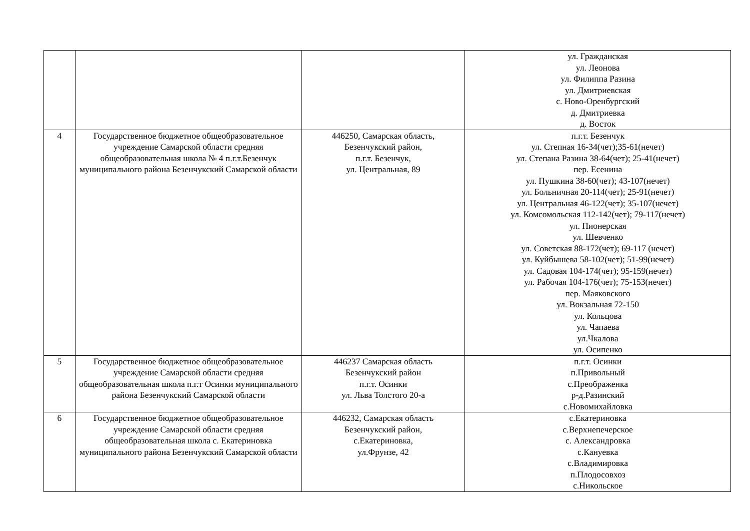| | | | ул. Гражданская ул. Леонова ул. Филиппа Разина ул. Дмитриевская с. Ново-Оренбургский д. Дмитриевка д. Восток |
| 4 | Государственное бюджетное общеобразовательное учреждение Самарской области средняя общеобразовательная школа № 4 п.г.т.Безенчук муниципального района Безенчукский Самарской области | 446250, Самарская область, Безенчукский район, п.г.т. Безенчук, ул. Центральная, 89 | п.г.т. Безенчук ул. Степная 16-34(чет);35-61(нечет) ул. Степана Разина 38-64(чет); 25-41(нечет) пер. Есенина ул. Пушкина 38-60(чет); 43-107(нечет) ул. Больничная 20-114(чет); 25-91(нечет) ул. Центральная 46-122(чет); 35-107(нечет) ул. Комсомольская 112-142(чет); 79-117(нечет) ул. Пионерская ул. Шевченко ул. Советская 88-172(чет); 69-117 (нечет) ул. Куйбышева 58-102(чет); 51-99(нечет) ул. Садовая 104-174(чет); 95-159(нечет) ул. Рабочая 104-176(чет); 75-153(нечет) пер. Маяковского ул. Вокзальная 72-150 ул. Кольцова ул. Чапаева ул.Чкалова ул. Осипенко |
| 5 | Государственное бюджетное общеобразовательное учреждение Самарской области средняя общеобразовательная школа п.г.т Осинки муниципального района Безенчукский Самарской области | 446237 Самарская область Безенчукский район п.г.т. Осинки ул. Льва Толстого 20-а | п.г.т. Осинки п.Привольный с.Преображенка р-д.Разинский с.Новомихайловка |
| 6 | Государственное бюджетное общеобразовательное учреждение Самарской области средняя общеобразовательная школа с. Екатериновка муниципального района Безенчукский Самарской области | 446232, Самарская область Безенчукский район, с.Екатериновка, ул.Фрунзе, 42 | с.Екатериновка с.Верхнепечерское с. Александровка с.Кануевка с.Владимировка п.Плодосовхоз с.Никольское |